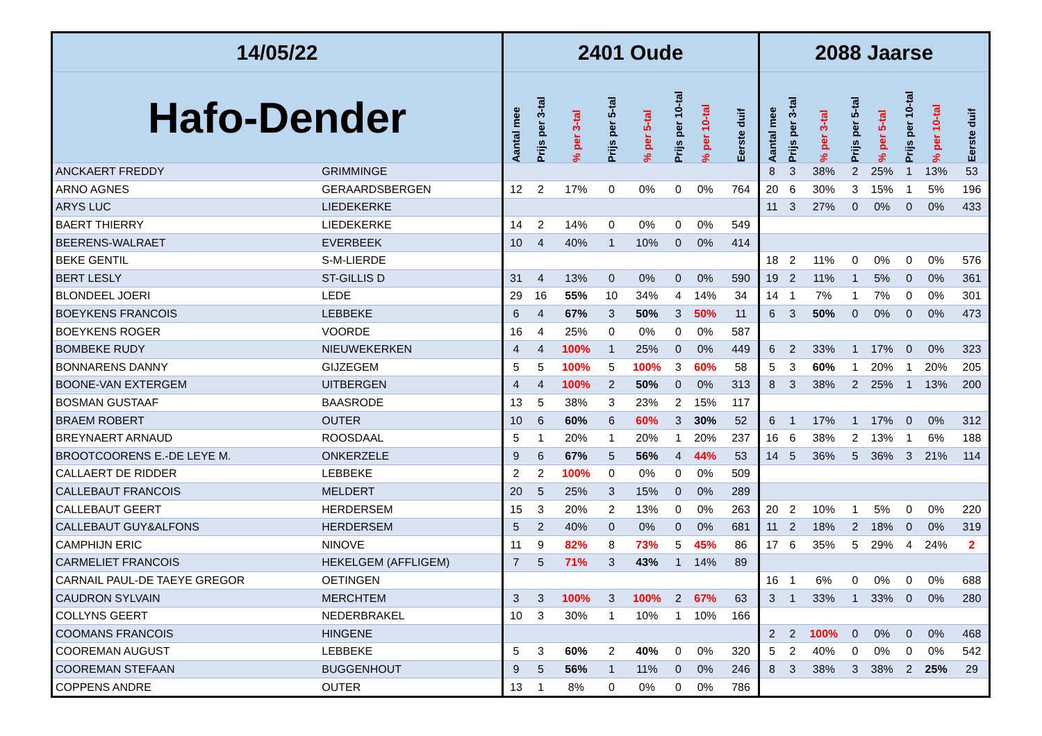| 14/05/22 | | 2401 Oude | | | | | | | | 2088 Jaarse | | | | | | | |
| --- | --- | --- | --- | --- | --- | --- | --- | --- | --- | --- | --- | --- | --- | --- | --- | --- | --- |
| Hafo-Dender | | Aantal mee | Prijs per 3-tal | % per 3-tal | Prijs per 5-tal | % per 5-tal | Prijs per 10-tal | % per 10-tal | Eerste duif | Aantal mee | Prijs per 3-tal | % per 3-tal | Prijs per 5-tal | % per 5-tal | Prijs per 10-tal | % per 10-tal | Eerste duif |
| ANCKAERT FREDDY | GRIMMINGE | | | | | | | | | 8 | 3 | 38% | 2 | 25% | 1 | 13% | 53 |
| ARNO AGNES | GERAARDSBERGEN | 12 | 2 | 17% | 0 | 0% | 0 | 0% | 764 | 20 | 6 | 30% | 3 | 15% | 1 | 5% | 196 |
| ARYS LUC | LIEDEKERKE | | | | | | | | | 11 | 3 | 27% | 0 | 0% | 0 | 0% | 433 |
| BAERT THIERRY | LIEDEKERKE | 14 | 2 | 14% | 0 | 0% | 0 | 0% | 549 | | | | | | | | |
| BEERENS-WALRAET | EVERBEEK | 10 | 4 | 40% | 1 | 10% | 0 | 0% | 414 | | | | | | | | |
| BEKE GENTIL | S-M-LIERDE | | | | | | | | | 18 | 2 | 11% | 0 | 0% | 0 | 0% | 576 |
| BERT LESLY | ST-GILLIS D | 31 | 4 | 13% | 0 | 0% | 0 | 0% | 590 | 19 | 2 | 11% | 1 | 5% | 0 | 0% | 361 |
| BLONDEEL JOERI | LEDE | 29 | 16 | 55% | 10 | 34% | 4 | 14% | 34 | 14 | 1 | 7% | 1 | 7% | 0 | 0% | 301 |
| BOEYKENS FRANCOIS | LEBBEKE | 6 | 4 | 67% | 3 | 50% | 3 | 50% | 11 | 6 | 3 | 50% | 0 | 0% | 0 | 0% | 473 |
| BOEYKENS ROGER | VOORDE | 16 | 4 | 25% | 0 | 0% | 0 | 0% | 587 | | | | | | | | |
| BOMBEKE RUDY | NIEUWEKERKEN | 4 | 4 | 100% | 1 | 25% | 0 | 0% | 449 | 6 | 2 | 33% | 1 | 17% | 0 | 0% | 323 |
| BONNARENS DANNY | GIJZEGEM | 5 | 5 | 100% | 5 | 100% | 3 | 60% | 58 | 5 | 3 | 60% | 1 | 20% | 1 | 20% | 205 |
| BOONE-VAN EXTERGEM | UITBERGEN | 4 | 4 | 100% | 2 | 50% | 0 | 0% | 313 | 8 | 3 | 38% | 2 | 25% | 1 | 13% | 200 |
| BOSMAN GUSTAAF | BAASRODE | 13 | 5 | 38% | 3 | 23% | 2 | 15% | 117 | | | | | | | | |
| BRAEM ROBERT | OUTER | 10 | 6 | 60% | 6 | 60% | 3 | 30% | 52 | 6 | 1 | 17% | 1 | 17% | 0 | 0% | 312 |
| BREYNAERT ARNAUD | ROOSDAAL | 5 | 1 | 20% | 1 | 20% | 1 | 20% | 237 | 16 | 6 | 38% | 2 | 13% | 1 | 6% | 188 |
| BROOTCOORENS E.-DE LEYE M. | ONKERZELE | 9 | 6 | 67% | 5 | 56% | 4 | 44% | 53 | 14 | 5 | 36% | 5 | 36% | 3 | 21% | 114 |
| CALLAERT DE RIDDER | LEBBEKE | 2 | 2 | 100% | 0 | 0% | 0 | 0% | 509 | | | | | | | | |
| CALLEBAUT FRANCOIS | MELDERT | 20 | 5 | 25% | 3 | 15% | 0 | 0% | 289 | | | | | | | | |
| CALLEBAUT GEERT | HERDERSEM | 15 | 3 | 20% | 2 | 13% | 0 | 0% | 263 | 20 | 2 | 10% | 1 | 5% | 0 | 0% | 220 |
| CALLEBAUT GUY&ALFONS | HERDERSEM | 5 | 2 | 40% | 0 | 0% | 0 | 0% | 681 | 11 | 2 | 18% | 2 | 18% | 0 | 0% | 319 |
| CAMPHIJN ERIC | NINOVE | 11 | 9 | 82% | 8 | 73% | 5 | 45% | 86 | 17 | 6 | 35% | 5 | 29% | 4 | 24% | 2 |
| CARMELIET FRANCOIS | HEKELGEM (AFFLIGEM) | 7 | 5 | 71% | 3 | 43% | 1 | 14% | 89 | | | | | | | | |
| CARNAIL PAUL-DE TAEYE GREGOR | OETINGEN | | | | | | | | | 16 | 1 | 6% | 0 | 0% | 0 | 0% | 688 |
| CAUDRON SYLVAIN | MERCHTEM | 3 | 3 | 100% | 3 | 100% | 2 | 67% | 63 | 3 | 1 | 33% | 1 | 33% | 0 | 0% | 280 |
| COLLYNS GEERT | NEDERBRAKEL | 10 | 3 | 30% | 1 | 10% | 1 | 10% | 166 | | | | | | | | |
| COOMANS FRANCOIS | HINGENE | | | | | | | | | 2 | 2 | 100% | 0 | 0% | 0 | 0% | 468 |
| COOREMAN AUGUST | LEBBEKE | 5 | 3 | 60% | 2 | 40% | 0 | 0% | 320 | 5 | 2 | 40% | 0 | 0% | 0 | 0% | 542 |
| COOREMAN STEFAAN | BUGGENHOUT | 9 | 5 | 56% | 1 | 11% | 0 | 0% | 246 | 8 | 3 | 38% | 3 | 38% | 2 | 25% | 29 |
| COPPENS ANDRE | OUTER | 13 | 1 | 8% | 0 | 0% | 0 | 0% | 786 | | | | | | | | |